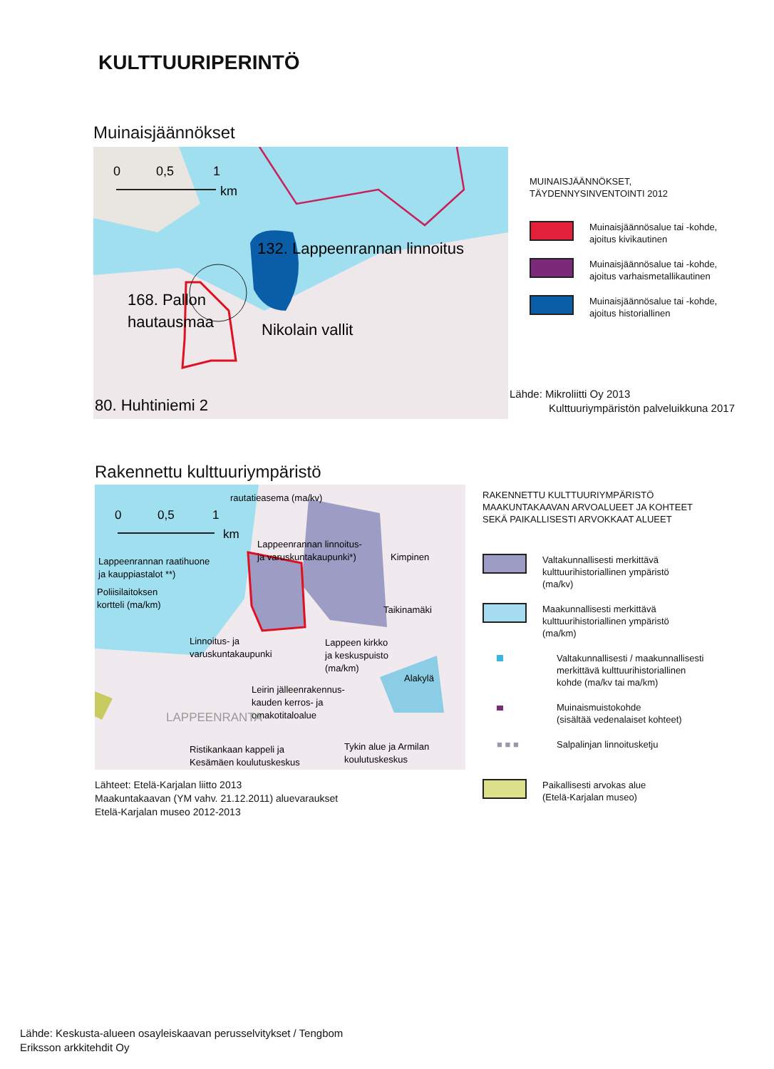KULTTUURIPERINTÖ
Muinaisjäännökset
0
0,5
1
km
132. Lappeenrannan linnoitus
168. Pallon
hautausmaa
Nikolain vallit
80. Huhtiniemi 2
MUINAISJÄÄNNÖKSET,
TÄYDENNYSINVENTOINTI 2012
Muinaisjäännösalue tai -kohde,
ajoitus kivikautinen
Muinaisjäännösalue tai -kohde,
ajoitus varhaismetallikautinen
Muinaisjäännösalue tai -kohde,
ajoitus historiallinen
Lähde: Mikroliitti Oy 2013
Kulttuuriympäristön palveluikkuna 2017
Rakennettu kulttuuriympäristö
0
0,5
1
km
rautatieasema (ma/kv)
Lappeenrannan linnoitus-
ja varuskuntakaupunki*)
Kimpinen
Lappeenrannan raatihuone
ja kauppiastalot **)
Poliisilaitoksen
kortteli (ma/km)
Taikinamäki
Linnoitus- ja
varuskuntakaupunki
Lappeen kirkko
ja keskuspuisto
(ma/km)
Alakylä
Leirin jälleenrakennus-
kauden kerros- ja
omakotitaloalue
LAPPEENRANTA
Ristikankaan kappeli ja
Kesämäen koulutuskeskus
Tykin alue ja Armilan
koulutuskeskus
Lähteet: Etelä-Karjalan liitto 2013
Maakuntakaavan (YM vahv. 21.12.2011) aluevaraukset
Etelä-Karjalan museo 2012-2013
RAKENNETTU KULTTUURIYMPÄRISTÖ
MAAKUNTAKAAVAN ARVOALUEET JA KOHTEET
SEKÄ PAIKALLISESTI ARVOKKAAT ALUEET
Valtakunnallisesti merkittävä
kulttuurihistoriallinen ympäristö
(ma/kv)
Maakunnallisesti merkittävä
kulttuurihistoriallinen ympäristö
(ma/km)
Valtakunnallisesti / maakunnallisesti
merkittävä kulttuurihistoriallinen
kohde (ma/kv tai ma/km)
Muinaismuistokohde
(sisältää vedenalaiset kohteet)
■ ■ ■ Salpalinjan linnoitusketju
Paikallisesti arvokas alue
(Etelä-Karjalan museo)
Lähde: Keskusta-alueen osayleiskaavan perusselvitykset / Tengbom
Eriksson arkkitehdit Oy